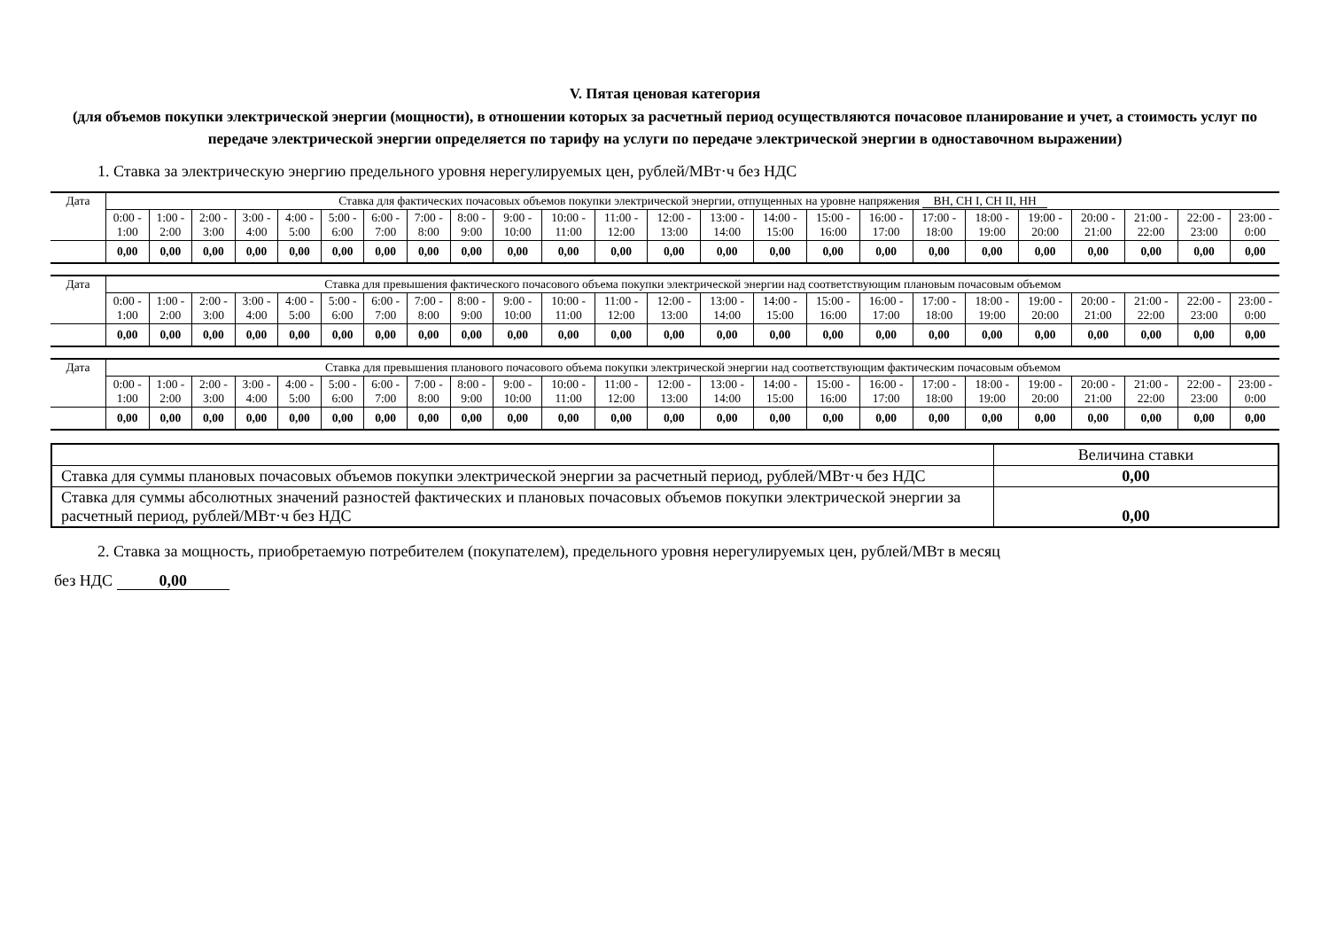V. Пятая ценовая категория
(для объемов покупки электрической энергии (мощности), в отношении которых за расчетный период осуществляются почасовое планирование и учет, а стоимость услуг по передаче электрической энергии определяется по тарифу на услуги по передаче электрической энергии в одноставочном выражении)
1. Ставка за электрическую энергию предельного уровня нерегулируемых цен, рублей/МВт·ч без НДС
| Дата | Ставка для фактических почасовых объемов покупки электрической энергии, отпущенных на уровне напряжения ВН, СН I, СН II, НН | | | | | | | | | | | | | | | | | | | | | | | |
| --- | --- | --- | --- | --- | --- | --- | --- | --- | --- | --- | --- | --- | --- | --- | --- | --- | --- | --- | --- | --- | --- | --- | --- | --- |
| | 0:00 - 1:00 | 1:00 - 2:00 | 2:00 - 3:00 | 3:00 - 4:00 | 4:00 - 5:00 | 5:00 - 6:00 | 6:00 - 7:00 | 7:00 - 8:00 | 8:00 - 9:00 | 9:00 - 10:00 | 10:00 - 11:00 | 11:00 - 12:00 | 12:00 - 13:00 | 13:00 - 14:00 | 14:00 - 15:00 | 15:00 - 16:00 | 16:00 - 17:00 | 17:00 - 18:00 | 18:00 - 19:00 | 19:00 - 20:00 | 20:00 - 21:00 | 21:00 - 22:00 | 22:00 - 23:00 | 23:00 - 0:00 |
| | 0,00 | 0,00 | 0,00 | 0,00 | 0,00 | 0,00 | 0,00 | 0,00 | 0,00 | 0,00 | 0,00 | 0,00 | 0,00 | 0,00 | 0,00 | 0,00 | 0,00 | 0,00 | 0,00 | 0,00 | 0,00 | 0,00 | 0,00 | 0,00 |
| Дата | Ставка для превышения фактического почасового объема покупки электрической энергии над соответствующим плановым почасовым объемом | | | | | | | | | | | | | | | | | | | | | | | |
| --- | --- | --- | --- | --- | --- | --- | --- | --- | --- | --- | --- | --- | --- | --- | --- | --- | --- | --- | --- | --- | --- | --- | --- | --- |
| | 0:00 - 1:00 | 1:00 - 2:00 | 2:00 - 3:00 | 3:00 - 4:00 | 4:00 - 5:00 | 5:00 - 6:00 | 6:00 - 7:00 | 7:00 - 8:00 | 8:00 - 9:00 | 9:00 - 10:00 | 10:00 - 11:00 | 11:00 - 12:00 | 12:00 - 13:00 | 13:00 - 14:00 | 14:00 - 15:00 | 15:00 - 16:00 | 16:00 - 17:00 | 17:00 - 18:00 | 18:00 - 19:00 | 19:00 - 20:00 | 20:00 - 21:00 | 21:00 - 22:00 | 22:00 - 23:00 | 23:00 - 0:00 |
| | 0,00 | 0,00 | 0,00 | 0,00 | 0,00 | 0,00 | 0,00 | 0,00 | 0,00 | 0,00 | 0,00 | 0,00 | 0,00 | 0,00 | 0,00 | 0,00 | 0,00 | 0,00 | 0,00 | 0,00 | 0,00 | 0,00 | 0,00 | 0,00 |
| Дата | Ставка для превышения планового почасового объема покупки электрической энергии над соответствующим фактическим почасовым объемом | | | | | | | | | | | | | | | | | | | | | | | |
| --- | --- | --- | --- | --- | --- | --- | --- | --- | --- | --- | --- | --- | --- | --- | --- | --- | --- | --- | --- | --- | --- | --- | --- | --- |
| | 0:00 - 1:00 | 1:00 - 2:00 | 2:00 - 3:00 | 3:00 - 4:00 | 4:00 - 5:00 | 5:00 - 6:00 | 6:00 - 7:00 | 7:00 - 8:00 | 8:00 - 9:00 | 9:00 - 10:00 | 10:00 - 11:00 | 11:00 - 12:00 | 12:00 - 13:00 | 13:00 - 14:00 | 14:00 - 15:00 | 15:00 - 16:00 | 16:00 - 17:00 | 17:00 - 18:00 | 18:00 - 19:00 | 19:00 - 20:00 | 20:00 - 21:00 | 21:00 - 22:00 | 22:00 - 23:00 | 23:00 - 0:00 |
| | 0,00 | 0,00 | 0,00 | 0,00 | 0,00 | 0,00 | 0,00 | 0,00 | 0,00 | 0,00 | 0,00 | 0,00 | 0,00 | 0,00 | 0,00 | 0,00 | 0,00 | 0,00 | 0,00 | 0,00 | 0,00 | 0,00 | 0,00 | 0,00 |
| | Величина ставки |
| --- | --- |
| Ставка для суммы плановых почасовых объемов покупки электрической энергии за расчетный период, рублей/МВт·ч без НДС | 0,00 |
| Ставка для суммы абсолютных значений разностей фактических и плановых почасовых объемов покупки электрической энергии за расчетный период, рублей/МВт·ч без НДС | 0,00 |
2. Ставка за мощность, приобретаемую потребителем (покупателем), предельного уровня нерегулируемых цен, рублей/МВт в месяц
без НДС 0,00